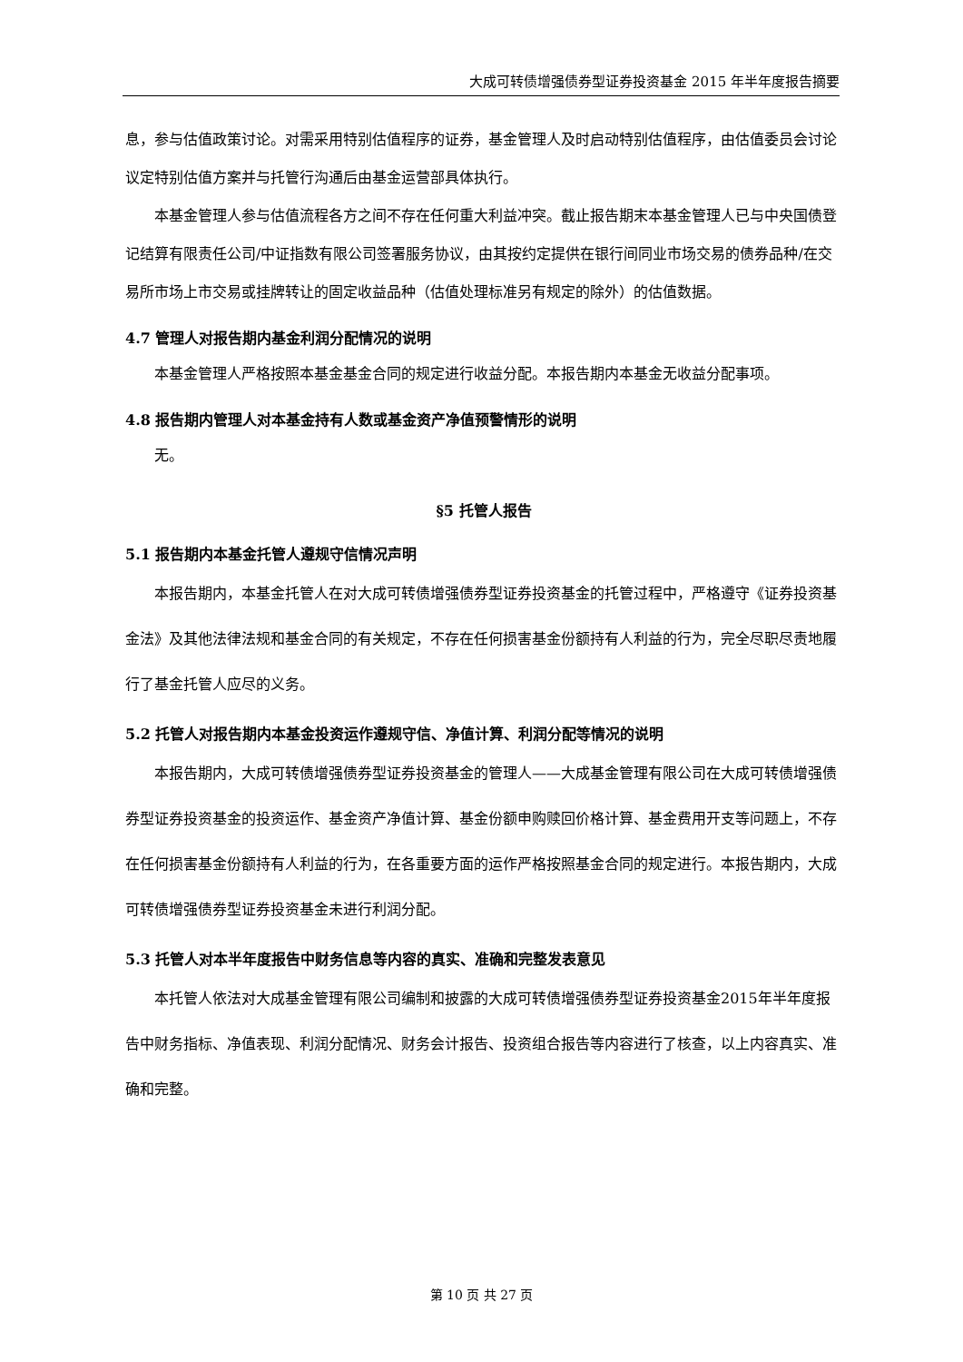大成可转债增强债券型证券投资基金 2015 年半年度报告摘要
息，参与估值政策讨论。对需采用特别估值程序的证券，基金管理人及时启动特别估值程序，由估值委员会讨论议定特别估值方案并与托管行沟通后由基金运营部具体执行。
本基金管理人参与估值流程各方之间不存在任何重大利益冲突。截止报告期末本基金管理人已与中央国债登记结算有限责任公司/中证指数有限公司签署服务协议，由其按约定提供在银行间同业市场交易的债券品种/在交易所市场上市交易或挂牌转让的固定收益品种（估值处理标准另有规定的除外）的估值数据。
4.7 管理人对报告期内基金利润分配情况的说明
本基金管理人严格按照本基金基金合同的规定进行收益分配。本报告期内本基金无收益分配事项。
4.8 报告期内管理人对本基金持有人数或基金资产净值预警情形的说明
无。
§5 托管人报告
5.1 报告期内本基金托管人遵规守信情况声明
本报告期内，本基金托管人在对大成可转债增强债券型证券投资基金的托管过程中，严格遵守《证券投资基金法》及其他法律法规和基金合同的有关规定，不存在任何损害基金份额持有人利益的行为，完全尽职尽责地履行了基金托管人应尽的义务。
5.2 托管人对报告期内本基金投资运作遵规守信、净值计算、利润分配等情况的说明
本报告期内，大成可转债增强债券型证券投资基金的管理人——大成基金管理有限公司在大成可转债增强债券型证券投资基金的投资运作、基金资产净值计算、基金份额申购赎回价格计算、基金费用开支等问题上，不存在任何损害基金份额持有人利益的行为，在各重要方面的运作严格按照基金合同的规定进行。本报告期内，大成可转债增强债券型证券投资基金未进行利润分配。
5.3 托管人对本半年度报告中财务信息等内容的真实、准确和完整发表意见
本托管人依法对大成基金管理有限公司编制和披露的大成可转债增强债券型证券投资基金2015年半年度报告中财务指标、净值表现、利润分配情况、财务会计报告、投资组合报告等内容进行了核查，以上内容真实、准确和完整。
第 10 页 共 27 页